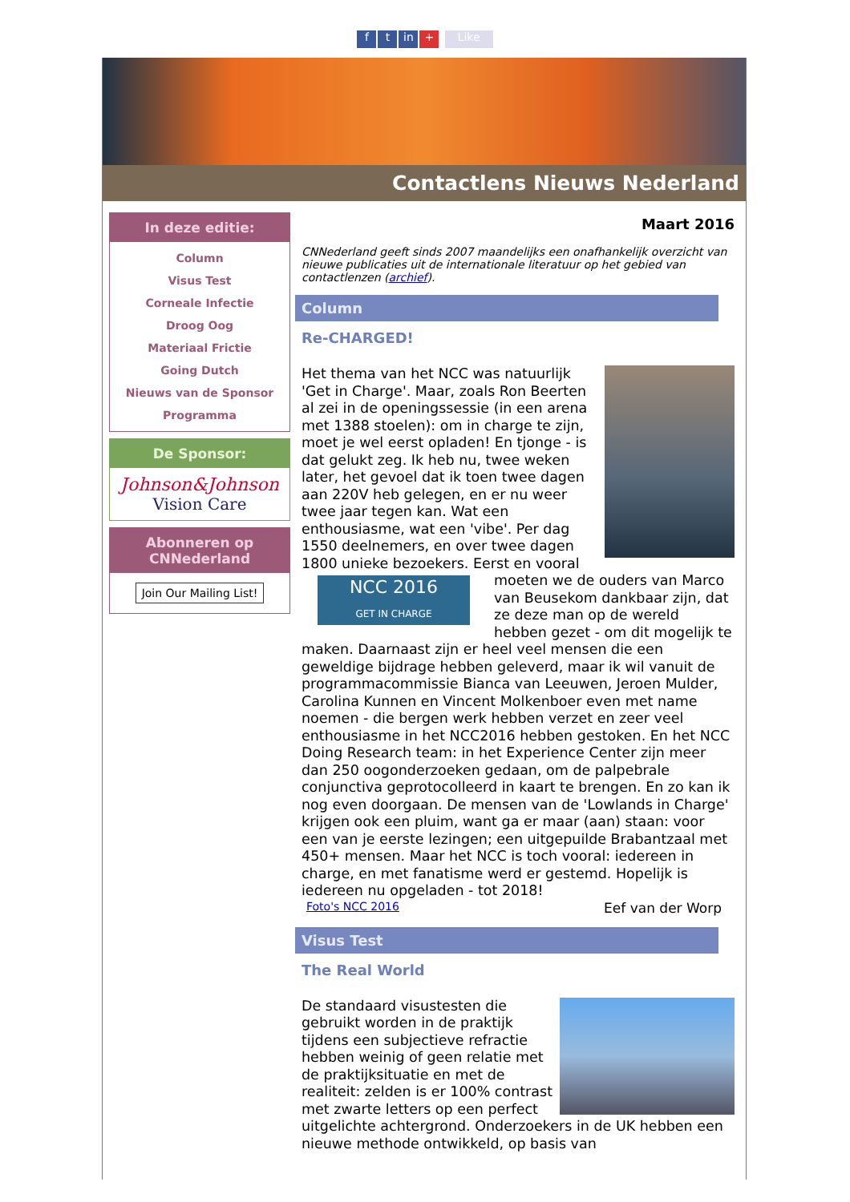ft in + Like
Contactlens Nieuws Nederland
In deze editie:
Column
Visus Test
Corneale Infectie
Droog Oog
Materiaal Frictie
Going Dutch
Nieuws van de Sponsor
Programma
De Sponsor:
Johnson&Johnson
Vision Care
Abonneren op CNNederland
Join Our Mailing List!
Maart 2016
CNNederland geeft sinds 2007 maandelijks een onafhankelijk overzicht van nieuwe publicaties uit de internationale literatuur op het gebied van contactlenzen (archief).
Column
Re-CHARGED!
Het thema van het NCC was natuurlijk 'Get in Charge'. Maar, zoals Ron Beerten al zei in de openingssessie (in een arena met 1388 stoelen): om in charge te zijn, moet je wel eerst opladen! En tjonge - is dat gelukt zeg. Ik heb nu, twee weken later, het gevoel dat ik toen twee dagen aan 220V heb gelegen, en er nu weer twee jaar tegen kan. Wat een enthousiasme, wat een 'vibe'. Per dag 1550 deelnemers, en over twee dagen 1800 unieke bezoekers. Eerst en NCC 2016
GET IN CHARGE vooral moeten we de ouders van Marco van Beusekom dankbaar zijn, dat ze deze man op de wereld hebben gezet - om dit mogelijk te maken. Daarnaast zijn er heel veel mensen die een geweldige bijdrage hebben geleverd, maar ik wil vanuit de programmacommissie Bianca van Leeuwen, Jeroen Mulder, Carolina Kunnen en Vincent Molkenboer even met name noemen - die bergen werk hebben verzet en zeer veel enthousiasme in het NCC2016 hebben gestoken. En het NCC Doing Research team: in het Experience Center zijn meer dan 250 oogonderzoeken gedaan, om de palpebrale conjunctiva geprotocolleerd in kaart te brengen. En zo kan ik nog even doorgaan. De mensen van de 'Lowlands in Charge' krijgen ook een pluim, want ga er maar (aan) staan: voor een van je eerste lezingen; een uitgepuilde Brabantzaal met 450+ mensen. Maar het NCC is toch vooral: iedereen in charge, en met fanatisme werd er gestemd. Hopelijk is iedereen nu opgeladen - tot 2018!
Foto's NCC 2016 Eef van der Worp
Visus Test
The Real World
De standaard visustesten die gebruikt worden in de praktijk tijdens een subjectieve refractie hebben weinig of geen relatie met de praktijksituatie en met de realiteit: zelden is er 100% contrast met zwarte letters op een perfect uitgelichte achtergrond. Onderzoekers in de UK hebben een nieuwe methode ontwikkeld, op basis van